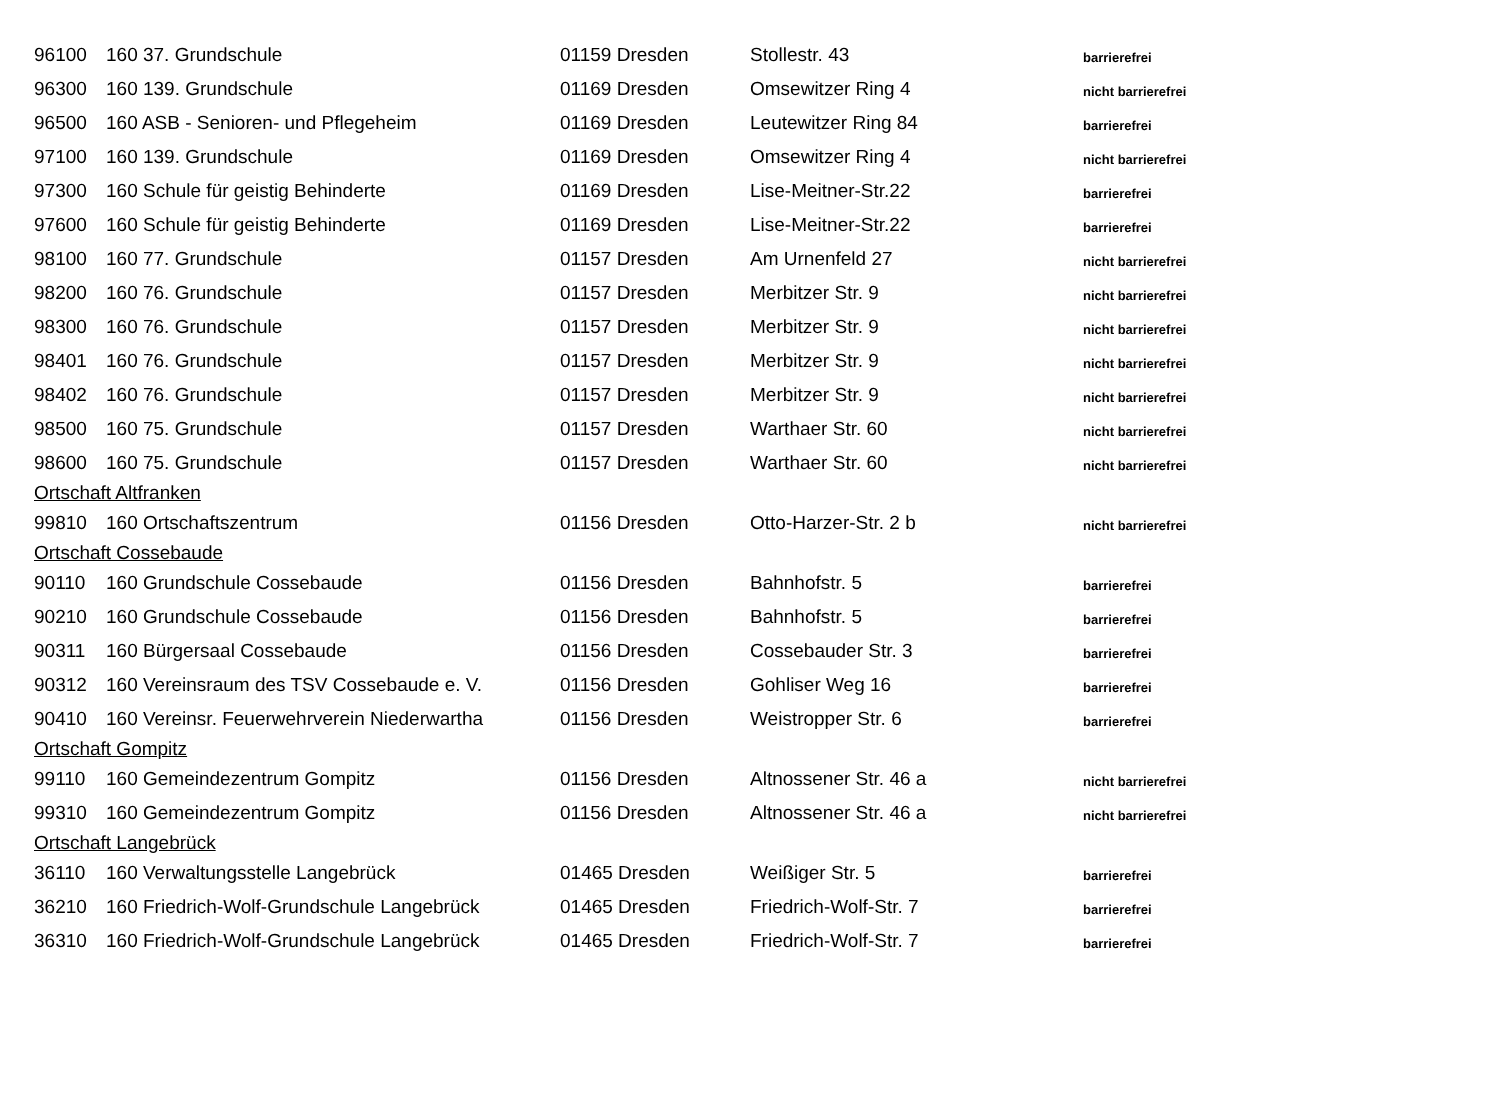| 96100 | 160 37. Grundschule | 01159 Dresden | Stollestr. 43 | barrierefrei |
| 96300 | 160 139. Grundschule | 01169 Dresden | Omsewitzer Ring 4 | nicht barrierefrei |
| 96500 | 160 ASB - Senioren- und Pflegeheim | 01169 Dresden | Leutewitzer Ring 84 | barrierefrei |
| 97100 | 160 139. Grundschule | 01169 Dresden | Omsewitzer Ring 4 | nicht barrierefrei |
| 97300 | 160 Schule für geistig Behinderte | 01169 Dresden | Lise-Meitner-Str.22 | barrierefrei |
| 97600 | 160 Schule für geistig Behinderte | 01169 Dresden | Lise-Meitner-Str.22 | barrierefrei |
| 98100 | 160 77. Grundschule | 01157 Dresden | Am Urnenfeld 27 | nicht barrierefrei |
| 98200 | 160 76. Grundschule | 01157 Dresden | Merbitzer Str. 9 | nicht barrierefrei |
| 98300 | 160 76. Grundschule | 01157 Dresden | Merbitzer Str. 9 | nicht barrierefrei |
| 98401 | 160 76. Grundschule | 01157 Dresden | Merbitzer Str. 9 | nicht barrierefrei |
| 98402 | 160 76. Grundschule | 01157 Dresden | Merbitzer Str. 9 | nicht barrierefrei |
| 98500 | 160 75. Grundschule | 01157 Dresden | Warthaer Str. 60 | nicht barrierefrei |
| 98600 | 160 75. Grundschule | 01157 Dresden | Warthaer Str. 60 | nicht barrierefrei |
| Ortschaft Altfranken | | | | |
| 99810 | 160 Ortschaftszentrum | 01156 Dresden | Otto-Harzer-Str. 2 b | nicht barrierefrei |
| Ortschaft Cossebaude | | | | |
| 90110 | 160 Grundschule Cossebaude | 01156 Dresden | Bahnhofstr. 5 | barrierefrei |
| 90210 | 160 Grundschule Cossebaude | 01156 Dresden | Bahnhofstr. 5 | barrierefrei |
| 90311 | 160 Bürgersaal Cossebaude | 01156 Dresden | Cossebauder Str. 3 | barrierefrei |
| 90312 | 160 Vereinsraum des TSV Cossebaude e. V. | 01156 Dresden | Gohliser Weg 16 | barrierefrei |
| 90410 | 160 Vereinsr. Feuerwehrverein Niederwartha | 01156 Dresden | Weistropper Str. 6 | barrierefrei |
| Ortschaft Gompitz | | | | |
| 99110 | 160 Gemeindezentrum Gompitz | 01156 Dresden | Altnossener Str. 46 a | nicht barrierefrei |
| 99310 | 160 Gemeindezentrum Gompitz | 01156 Dresden | Altnossener Str. 46 a | nicht barrierefrei |
| Ortschaft Langebrück | | | | |
| 36110 | 160 Verwaltungsstelle Langebrück | 01465 Dresden | Weißiger Str. 5 | barrierefrei |
| 36210 | 160 Friedrich-Wolf-Grundschule Langebrück | 01465 Dresden | Friedrich-Wolf-Str. 7 | barrierefrei |
| 36310 | 160 Friedrich-Wolf-Grundschule Langebrück | 01465 Dresden | Friedrich-Wolf-Str. 7 | barrierefrei |